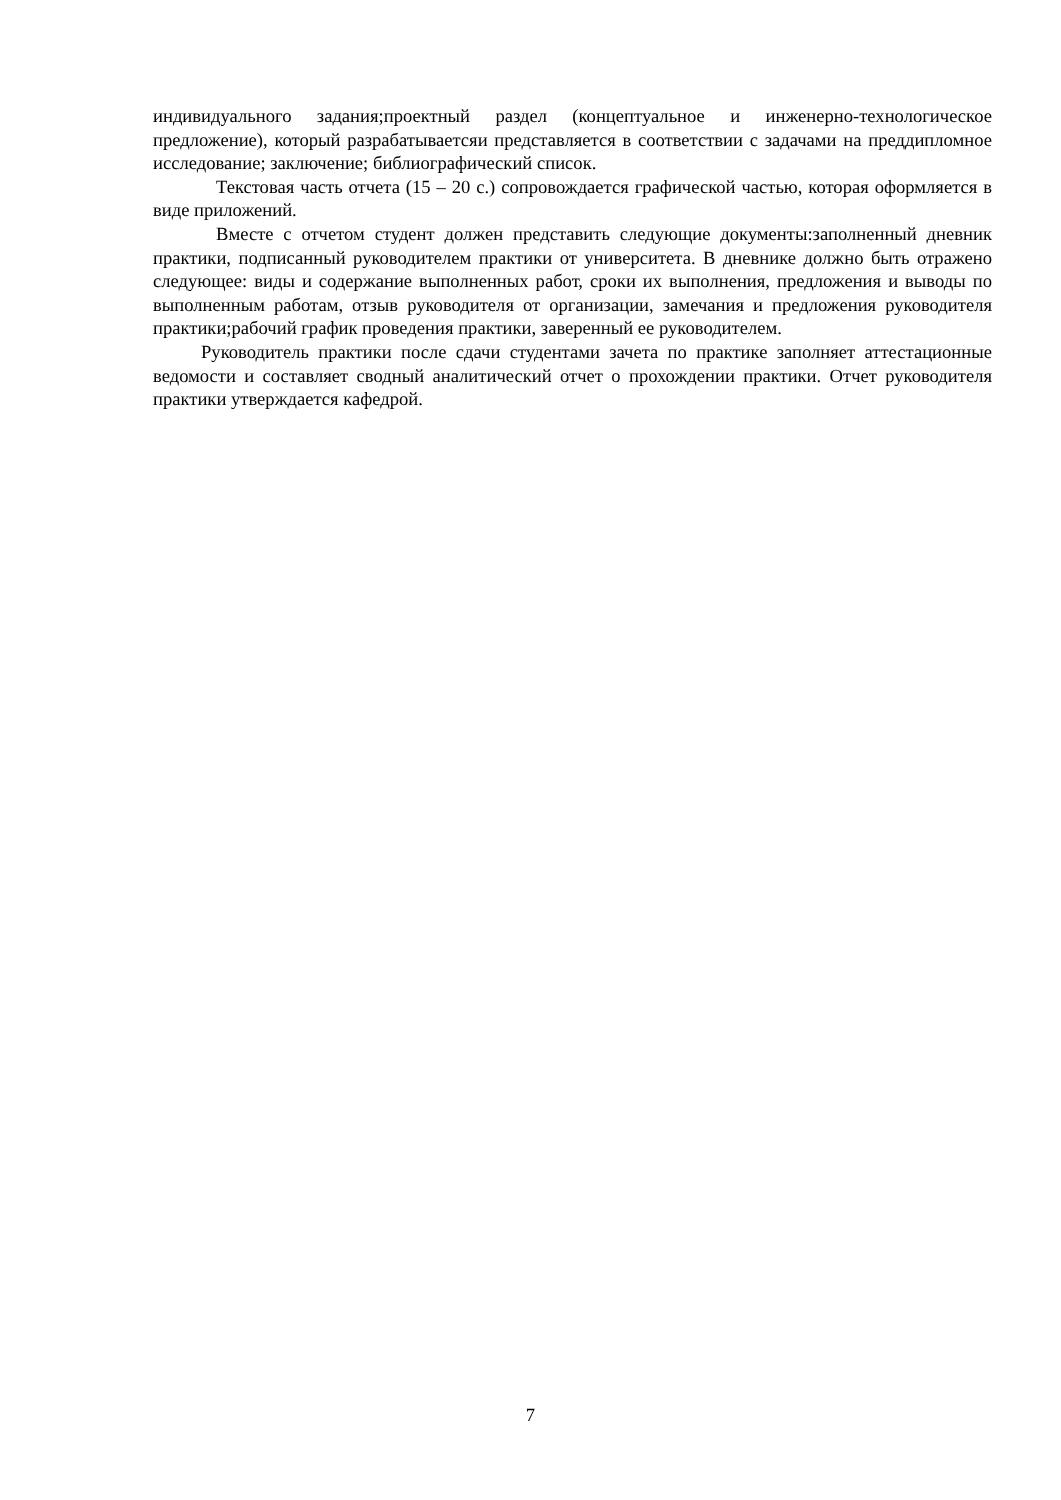индивидуального задания;проектный раздел (концептуальное и инженерно-технологическое предложение), который разрабатываетсяи представляется в соответствии с задачами на преддипломное исследование; заключение; библиографический список.
Текстовая часть отчета (15 – 20 с.) сопровождается графической частью, которая оформляется в виде приложений.
Вместе с отчетом студент должен представить следующие документы:заполненный дневник практики, подписанный руководителем практики от университета. В дневнике должно быть отражено следующее: виды и содержание выполненных работ, сроки их выполнения, предложения и выводы по выполненным работам, отзыв руководителя от организации, замечания и предложения руководителя практики;рабочий график проведения практики, заверенный ее руководителем.
Руководитель практики после сдачи студентами зачета по практике заполняет аттестационные ведомости и составляет сводный аналитический отчет о прохождении практики. Отчет руководителя практики утверждается кафедрой.
7